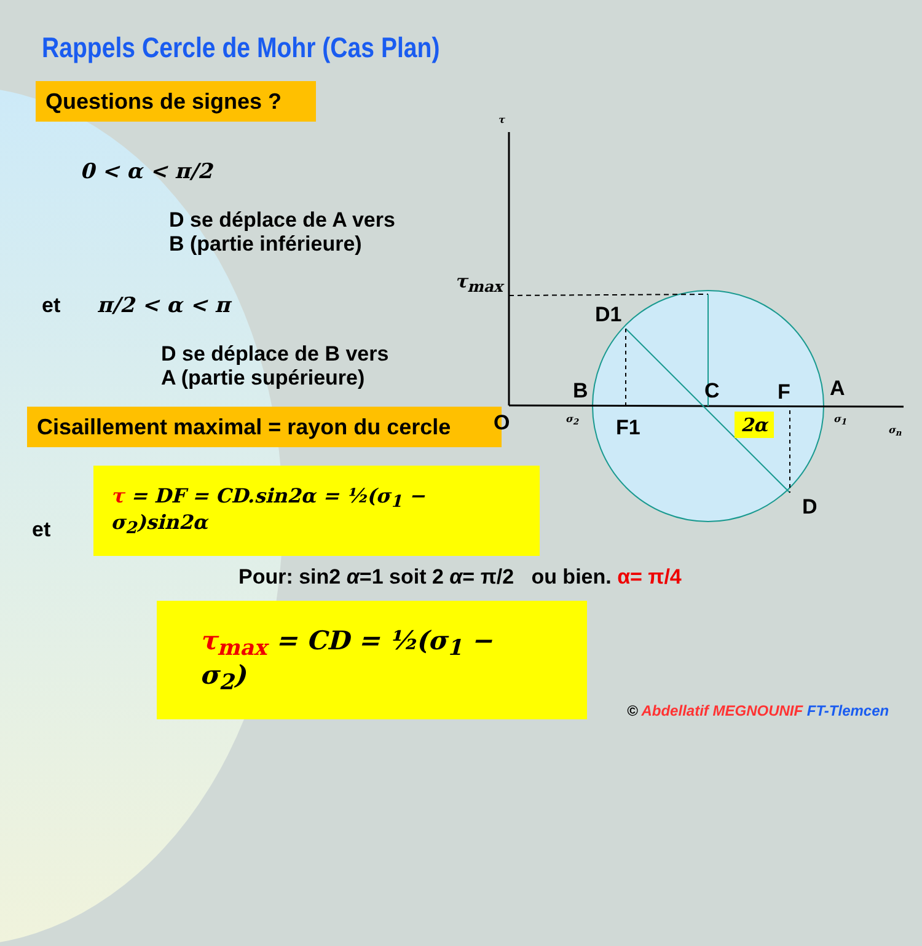Rappels Cercle de Mohr (Cas Plan)
Questions de signes ?
0 < α < π/2
D se déplace de A vers
B (partie inférieure)
et π/2 < α < π
D se déplace de B vers
A (partie supérieure)
Cisaillement maximal = rayon du cercle
et τ = DF = CD.sin2α = ½(σ<sub>1</sub> − σ<sub>2</sub>)sin2α
Pour: sin2 α=1 soit 2 α= π/2 ou bien. α= π/4
τ<sub>max</sub> = CD = ½(σ<sub>1</sub> − σ<sub>2</sub>) © Abdellatif MEGNOUNIF FT-Tlemcen
τ
τ<sub>max</sub>
D1
B C F A
O σ<sub>2</sub> F1 2α σ<sub>1</sub>
σ<sub>n</sub>
D